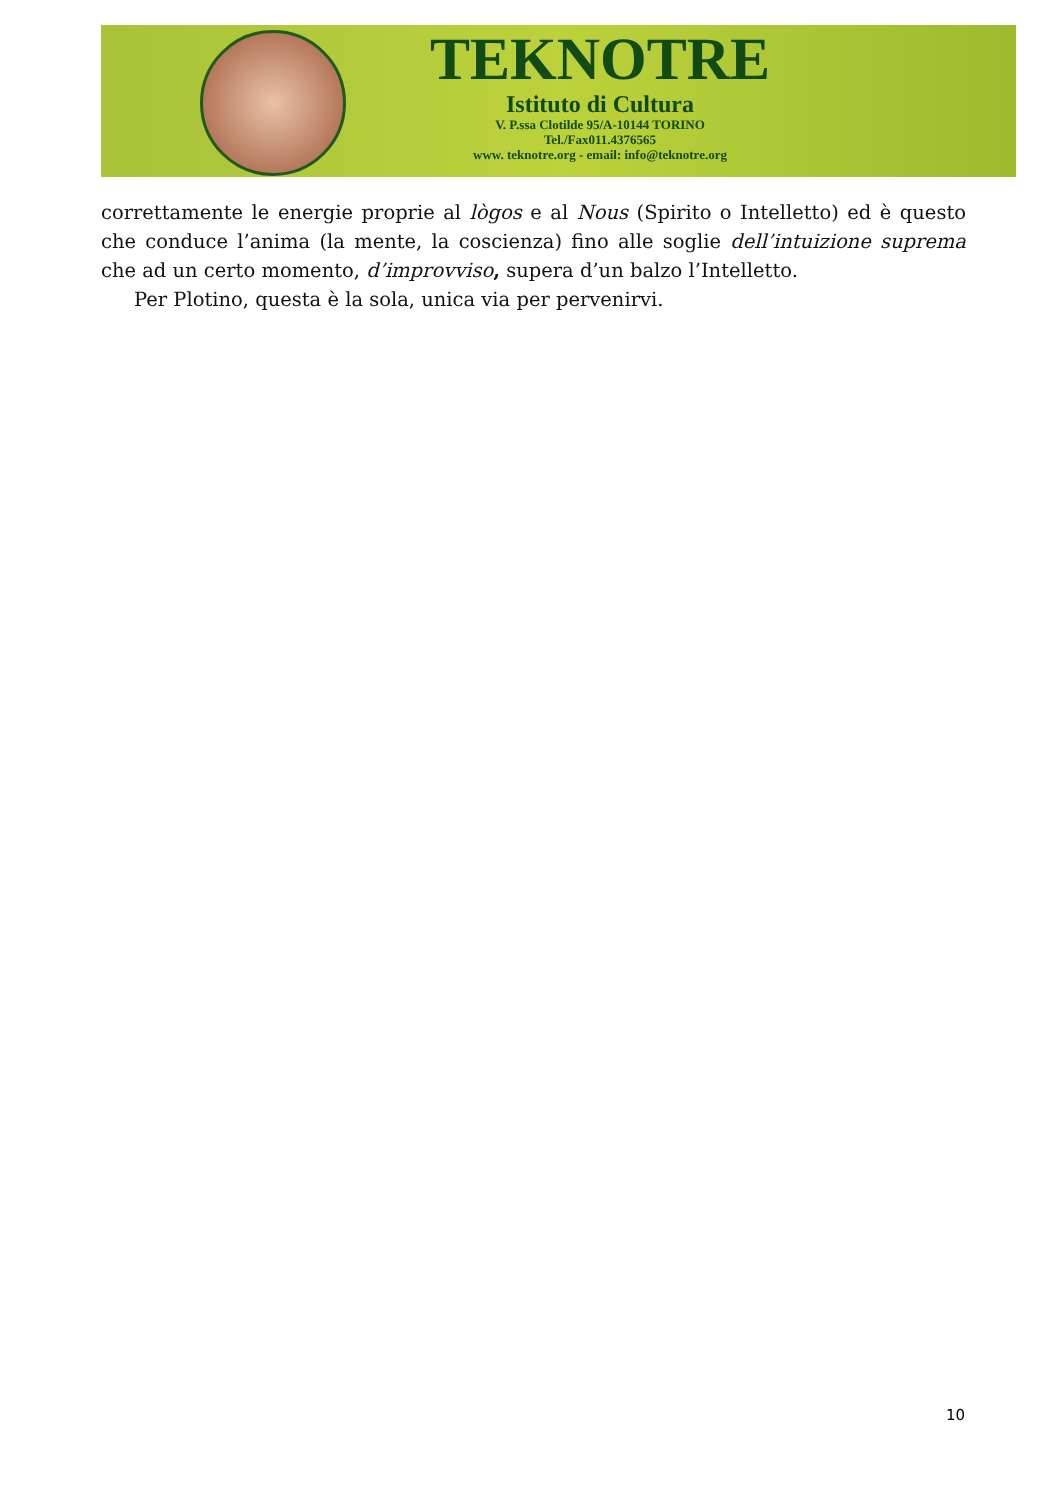TEKNOTRE
Istituto di Cultura
V. P.ssa Clotilde 95/A-10144 TORINO
Tel./Fax011.4376565
www. teknotre.org - email: info@teknotre.org
correttamente le energie proprie al lògos e al Nous (Spirito o Intelletto) ed è questo che conduce l’anima (la mente, la coscienza) fino alle soglie dell’intuizione suprema che ad un certo momento, d’improvviso, supera d’un balzo l’Intelletto.
Per Plotino, questa è la sola, unica via per pervenirvi.
10